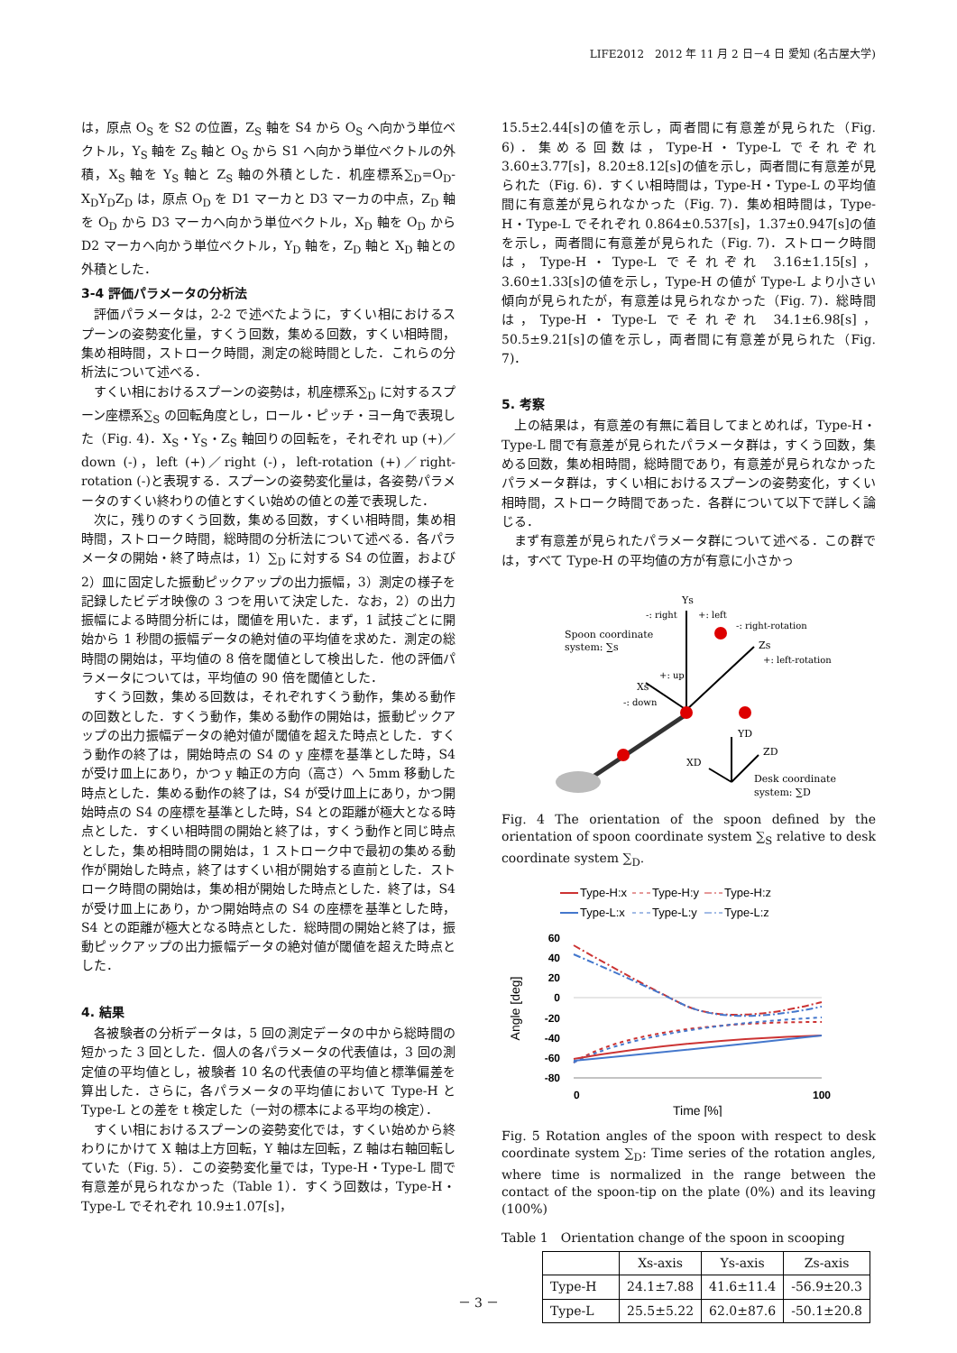LIFE2012　2012 年 11 月 2 日－4 日 愛知 (名古屋大学)
は，原点 O<sub>S</sub> を S2 の位置，Z<sub>S</sub> 軸を S4 から O<sub>S</sub> へ向かう単位ベクトル，Y<sub>S</sub> 軸を Z<sub>S</sub> 軸と O<sub>S</sub> から S1 へ向かう単位ベクトルの外積，X<sub>S</sub> 軸を Y<sub>S</sub> 軸と Z<sub>S</sub> 軸の外積とした．机座標系∑<sub>D</sub>=O<sub>D</sub>-X<sub>D</sub>Y<sub>D</sub>Z<sub>D</sub> は，原点 O<sub>D</sub> を D1 マーカと D3 マーカの中点，Z<sub>D</sub> 軸を O<sub>D</sub> から D3 マーカへ向かう単位ベクトル，X<sub>D</sub> 軸を O<sub>D</sub> から D2 マーカへ向かう単位ベクトル，Y<sub>D</sub> 軸を，Z<sub>D</sub> 軸と X<sub>D</sub> 軸との外積とした．
3-4 評価パラメータの分析法
評価パラメータは，2-2 で述べたように，すくい相におけるスプーンの姿勢変化量，すくう回数，集める回数，すくい相時間，集め相時間，ストローク時間，測定の総時間とした．これらの分析法について述べる．
すくい相におけるスプーンの姿勢は，机座標系∑<sub>D</sub> に対するスプーン座標系∑<sub>S</sub> の回転角度とし，ロール・ピッチ・ヨー角で表現した（Fig. 4)．X<sub>S</sub>・Y<sub>S</sub>・Z<sub>S</sub> 軸回りの回転を，それぞれ up (+)／down (-)，left (+)／right (-)，left-rotation (+)／right-rotation (-)と表現する．スプーンの姿勢変化量は，各姿勢パラメータのすくい終わりの値とすくい始めの値との差で表現した．
次に，残りのすくう回数，集める回数，すくい相時間，集め相時間，ストローク時間，総時間の分析法について述べる．各パラメータの開始・終了時点は，1）∑<sub>D</sub> に対する S4 の位置，および 2）皿に固定した振動ピックアップの出力振幅，3）測定の様子を記録したビデオ映像の 3 つを用いて決定した．なお，2）の出力振幅による時間分析には，閾値を用いた．まず，1 試技ごとに開始から 1 秒間の振幅データの絶対値の平均値を求めた．測定の総時間の開始は，平均値の 8 倍を閾値として検出した．他の評価パラメータについては，平均値の 90 倍を閾値とした．
すくう回数，集める回数は，それぞれすくう動作，集める動作の回数とした．すくう動作，集める動作の開始は，振動ピックアップの出力振幅データの絶対値が閾値を超えた時点とした．すくう動作の終了は，開始時点の S4 の y 座標を基準とした時，S4 が受け皿上にあり，かつ y 軸正の方向（高さ）へ 5mm 移動した時点とした．集める動作の終了は，S4 が受け皿上にあり，かつ開始時点の S4 の座標を基準とした時，S4 との距離が極大となる時点とした．すくい相時間の開始と終了は，すくう動作と同じ時点とした，集め相時間の開始は，1 ストローク中で最初の集める動作が開始した時点，終了はすくい相が開始する直前とした．ストローク時間の開始は，集め相が開始した時点とした．終了は，S4 が受け皿上にあり，かつ開始時点の S4 の座標を基準とした時，S4 との距離が極大となる時点とした．総時間の開始と終了は，振動ピックアップの出力振幅データの絶対値が閾値を超えた時点とした．
4. 結果
各被験者の分析データは，5 回の測定データの中から総時間の短かった 3 回とした．個人の各パラメータの代表値は，3 回の測定値の平均値とし，被験者 10 名の代表値の平均値と標準偏差を算出した．さらに，各パラメータの平均値において Type-H と Type-L との差を t 検定した（一対の標本による平均の検定）．
すくい相におけるスプーンの姿勢変化では，すくい始めから終わりにかけて X 軸は上方回転，Y 軸は左回転，Z 軸は右軸回転していた（Fig. 5）．この姿勢変化量では，Type-H・Type-L 間で有意差が見られなかった（Table 1）．すくう回数は，Type-H・Type-L でそれぞれ 10.9±1.07[s]，
15.5±2.44[s]の値を示し，両者間に有意差が見られた（Fig. 6)．集める回数は，Type-H・Type-L でそれぞれ 3.60±3.77[s]，8.20±8.12[s]の値を示し，両者間に有意差が見られた（Fig. 6)．すくい相時間は，Type-H・Type-L の平均値間に有意差が見られなかった（Fig. 7)．集め相時間は，Type-H・Type-L でそれぞれ 0.864±0.537[s]，1.37±0.947[s]の値を示し，両者間に有意差が見られた（Fig. 7)．ストローク時間は，Type-H・Type-L でそれぞれ 3.16±1.15[s]，3.60±1.33[s]の値を示し，Type-H の値が Type-L より小さい傾向が見られたが，有意差は見られなかった（Fig. 7)．総時間は，Type-H・Type-L でそれぞれ 34.1±6.98[s]，50.5±9.21[s]の値を示し，両者間に有意差が見られた（Fig. 7)．
5. 考察
上の結果は，有意差の有無に着目してまとめれば，Type-H・Type-L 間で有意差が見られたパラメータ群は，すくう回数，集める回数，集め相時間，総時間であり，有意差が見られなかったパラメータ群は，すくい相におけるスプーンの姿勢変化，すくい相時間，ストローク時間であった．各群について以下で詳しく論じる．
まず有意差が見られたパラメータ群について述べる．この群では，すべて Type-H の平均値の方が有意に小さかっ
Spoon coordinate
system: ∑s
Ys
-: right
+: left
-: right-rotation
Zs
+: left-rotation
+: up
Xs
-: down
YD
ZD
XD
Desk coordinate
system: ∑D
Fig. 4 The orientation of the spoon defined by the orientation of spoon coordinate system ∑<sub>S</sub> relative to desk coordinate system ∑<sub>D</sub>.
Type-H:x
Type-H:y
Type-H:z
Type-L:x
Type-L:y
Type-L:z
60
40
20
0
-20
-40
-60
-80
Angle [deg]
0
100
Time [%]
Fig. 5 Rotation angles of the spoon with respect to desk coordinate system ∑<sub>D</sub>: Time series of the rotation angles, where time is normalized in the range between the contact of the spoon-tip on the plate (0%) and its leaving (100%)
Table 1　Orientation change of the spoon in scooping
| | Xs-axis | Ys-axis | Zs-axis |
| --- | --- | --- | --- |
| Type-H | 24.1±7.88 | 41.6±11.4 | -56.9±20.3 |
| Type-L | 25.5±5.22 | 62.0±87.6 | -50.1±20.8 |
－ 3 －